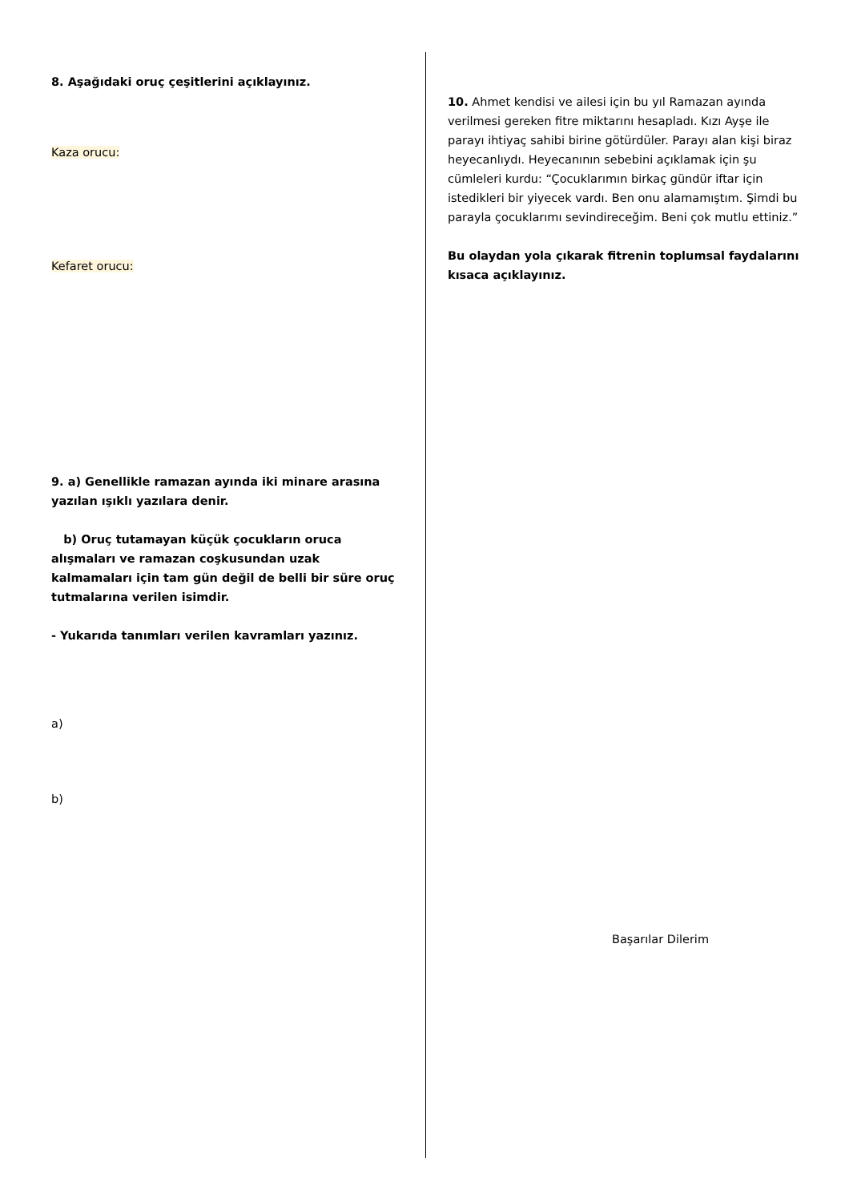8. Aşağıdaki oruç çeşitlerini açıklayınız.
Kaza orucu:
Kefaret orucu:
9. a) Genellikle ramazan ayında iki minare arasına yazılan ışıklı yazılara denir.
b) Oruç tutamayan küçük çocukların oruca alışmaları ve ramazan coşkusundan uzak kalmamaları için tam gün değil de belli bir süre oruç tutmalarına verilen isimdir.
- Yukarıda tanımları verilen kavramları yazınız.
a)
b)
10. Ahmet kendisi ve ailesi için bu yıl Ramazan ayında verilmesi gereken fitre miktarını hesapladı. Kızı Ayşe ile parayı ihtiyaç sahibi birine götürdüler. Parayı alan kişi biraz heyecanlıydı. Heyecanının sebebini açıklamak için şu cümleleri kurdu: “Çocuklarımın birkaç gündür iftar için istedikleri bir yiyecek vardı. Ben onu alamamıştım. Şimdi bu parayla çocuklarımı sevindireceğim. Beni çok mutlu ettiniz.”
Bu olaydan yola çıkarak fitrenin toplumsal faydalarını kısaca açıklayınız.
Başarılar Dilerim